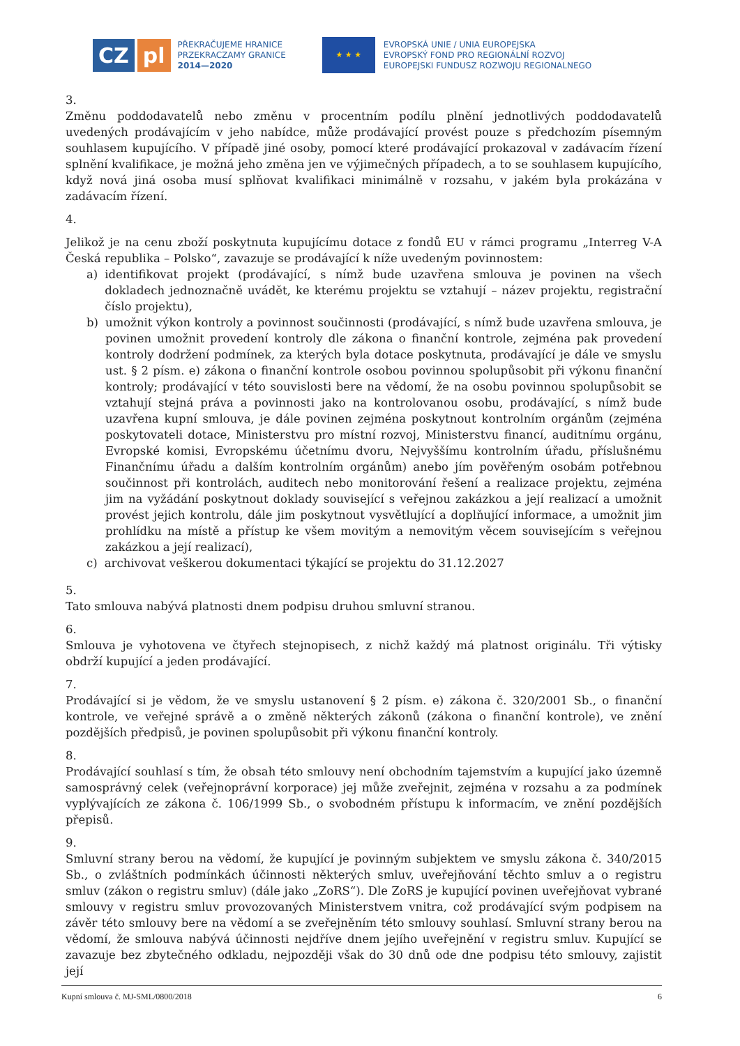CZ pl
PŘEKRAČUJEME HRANICE
PRZEKRACZAMY GRANICE
2014—2020
★ ★ ★
EVROPSKÁ UNIE / UNIA EUROPEJSKA
EVROPSKÝ FOND PRO REGIONÁLNÍ ROZVOJ
EUROPEJSKI FUNDUSZ ROZWOJU REGIONALNEGO
3.
Změnu poddodavatelů nebo změnu v procentním podílu plnění jednotlivých poddodavatelů uvedených prodávajícím v jeho nabídce, může prodávající provést pouze s předchozím písemným souhlasem kupujícího. V případě jiné osoby, pomocí které prodávající prokazoval v zadávacím řízení splnění kvalifikace, je možná jeho změna jen ve výjimečných případech, a to se souhlasem kupujícího, když nová jiná osoba musí splňovat kvalifikaci minimálně v rozsahu, v jakém byla prokázána v zadávacím řízení.
4.
Jelikož je na cenu zboží poskytnuta kupujícímu dotace z fondů EU v rámci programu „Interreg V-A Česká republika – Polsko“, zavazuje se prodávající k níže uvedeným povinnostem:
a) identifikovat projekt (prodávající, s nímž bude uzavřena smlouva je povinen na všech dokladech jednoznačně uvádět, ke kterému projektu se vztahují – název projektu, registrační číslo projektu),
b) umožnit výkon kontroly a povinnost součinnosti (prodávající, s nímž bude uzavřena smlouva, je povinen umožnit provedení kontroly dle zákona o finanční kontrole, zejména pak provedení kontroly dodržení podmínek, za kterých byla dotace poskytnuta, prodávající je dále ve smyslu ust. § 2 písm. e) zákona o finanční kontrole osobou povinnou spolupůsobit při výkonu finanční kontroly; prodávající v této souvislosti bere na vědomí, že na osobu povinnou spolupůsobit se vztahují stejná práva a povinnosti jako na kontrolovanou osobu, prodávající, s nímž bude uzavřena kupní smlouva, je dále povinen zejména poskytnout kontrolním orgánům (zejména poskytovateli dotace, Ministerstvu pro místní rozvoj, Ministerstvu financí, auditnímu orgánu, Evropské komisi, Evropskému účetnímu dvoru, Nejvyššímu kontrolním úřadu, příslušnému Finančnímu úřadu a dalším kontrolním orgánům) anebo jím pověřeným osobám potřebnou součinnost při kontrolách, auditech nebo monitorování řešení a realizace projektu, zejména jim na vyžádání poskytnout doklady související s veřejnou zakázkou a její realizací a umožnit provést jejich kontrolu, dále jim poskytnout vysvětlující a doplňující informace, a umožnit jim prohlídku na místě a přístup ke všem movitým a nemovitým věcem souvisejícím s veřejnou zakázkou a její realizací),
c) archivovat veškerou dokumentaci týkající se projektu do 31.12.2027
5.
Tato smlouva nabývá platnosti dnem podpisu druhou smluvní stranou.
6.
Smlouva je vyhotovena ve čtyřech stejnopisech, z nichž každý má platnost originálu. Tři výtisky obdrží kupující a jeden prodávající.
7.
Prodávající si je vědom, že ve smyslu ustanovení § 2 písm. e) zákona č. 320/2001 Sb., o finanční kontrole, ve veřejné správě a o změně některých zákonů (zákona o finanční kontrole), ve znění pozdějších předpisů, je povinen spolupůsobit při výkonu finanční kontroly.
8.
Prodávající souhlasí s tím, že obsah této smlouvy není obchodním tajemstvím a kupující jako územně samosprávný celek (veřejnoprávní korporace) jej může zveřejnit, zejména v rozsahu a za podmínek vyplývajících ze zákona č. 106/1999 Sb., o svobodném přístupu k informacím, ve znění pozdějších přepisů.
9.
Smluvní strany berou na vědomí, že kupující je povinným subjektem ve smyslu zákona č. 340/2015 Sb., o zvláštních podmínkách účinnosti některých smluv, uveřejňování těchto smluv a o registru smluv (zákon o registru smluv) (dále jako „ZoRS“). Dle ZoRS je kupující povinen uveřejňovat vybrané smlouvy v registru smluv provozovaných Ministerstvem vnitra, což prodávající svým podpisem na závěr této smlouvy bere na vědomí a se zveřejněním této smlouvy souhlasí. Smluvní strany berou na vědomí, že smlouva nabývá účinnosti nejdříve dnem jejího uveřejnění v registru smluv. Kupující se zavazuje bez zbytečného odkladu, nejpozději však do 30 dnů ode dne podpisu této smlouvy, zajistit její
Kupní smlouva č. MJ-SML/0800/2018 6